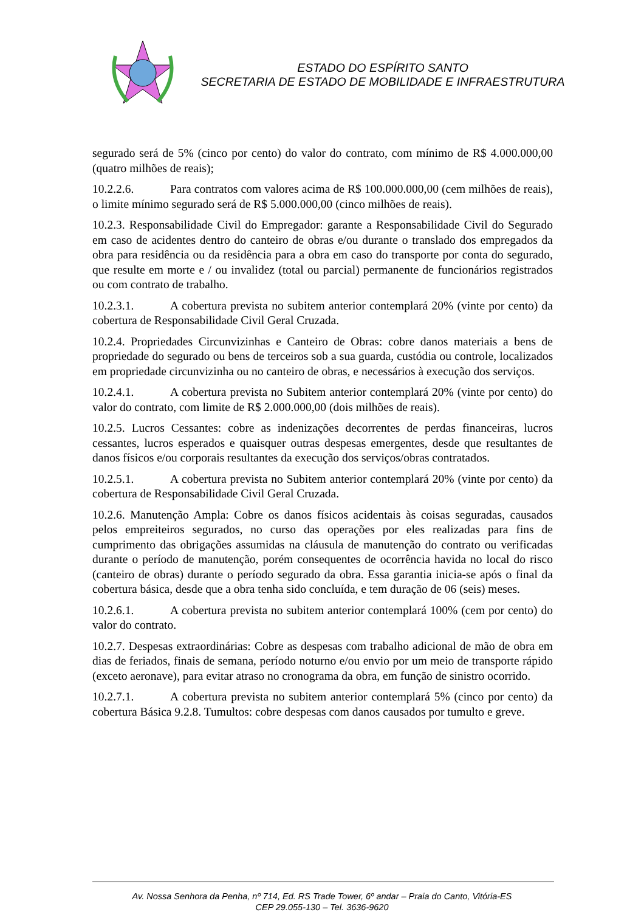ESTADO DO ESPÍRITO SANTO
SECRETARIA DE ESTADO DE MOBILIDADE E INFRAESTRUTURA
segurado será de 5% (cinco por cento) do valor do contrato, com mínimo de R$ 4.000.000,00 (quatro milhões de reais);
10.2.2.6. Para contratos com valores acima de R$ 100.000.000,00 (cem milhões de reais), o limite mínimo segurado será de R$ 5.000.000,00 (cinco milhões de reais).
10.2.3. Responsabilidade Civil do Empregador: garante a Responsabilidade Civil do Segurado em caso de acidentes dentro do canteiro de obras e/ou durante o translado dos empregados da obra para residência ou da residência para a obra em caso do transporte por conta do segurado, que resulte em morte e / ou invalidez (total ou parcial) permanente de funcionários registrados ou com contrato de trabalho.
10.2.3.1. A cobertura prevista no subitem anterior contemplará 20% (vinte por cento) da cobertura de Responsabilidade Civil Geral Cruzada.
10.2.4. Propriedades Circunvizinhas e Canteiro de Obras: cobre danos materiais a bens de propriedade do segurado ou bens de terceiros sob a sua guarda, custódia ou controle, localizados em propriedade circunvizinha ou no canteiro de obras, e necessários à execução dos serviços.
10.2.4.1. A cobertura prevista no Subitem anterior contemplará 20% (vinte por cento) do valor do contrato, com limite de R$ 2.000.000,00 (dois milhões de reais).
10.2.5. Lucros Cessantes: cobre as indenizações decorrentes de perdas financeiras, lucros cessantes, lucros esperados e quaisquer outras despesas emergentes, desde que resultantes de danos físicos e/ou corporais resultantes da execução dos serviços/obras contratados.
10.2.5.1. A cobertura prevista no Subitem anterior contemplará 20% (vinte por cento) da cobertura de Responsabilidade Civil Geral Cruzada.
10.2.6. Manutenção Ampla: Cobre os danos físicos acidentais às coisas seguradas, causados pelos empreiteiros segurados, no curso das operações por eles realizadas para fins de cumprimento das obrigações assumidas na cláusula de manutenção do contrato ou verificadas durante o período de manutenção, porém consequentes de ocorrência havida no local do risco (canteiro de obras) durante o período segurado da obra. Essa garantia inicia-se após o final da cobertura básica, desde que a obra tenha sido concluída, e tem duração de 06 (seis) meses.
10.2.6.1. A cobertura prevista no subitem anterior contemplará 100% (cem por cento) do valor do contrato.
10.2.7. Despesas extraordinárias: Cobre as despesas com trabalho adicional de mão de obra em dias de feriados, finais de semana, período noturno e/ou envio por um meio de transporte rápido (exceto aeronave), para evitar atraso no cronograma da obra, em função de sinistro ocorrido.
10.2.7.1. A cobertura prevista no subitem anterior contemplará 5% (cinco por cento) da cobertura Básica 9.2.8. Tumultos: cobre despesas com danos causados por tumulto e greve.
Av. Nossa Senhora da Penha, nº 714, Ed. RS Trade Tower, 6º andar – Praia do Canto, Vitória-ES
CEP 29.055-130 – Tel. 3636-9620